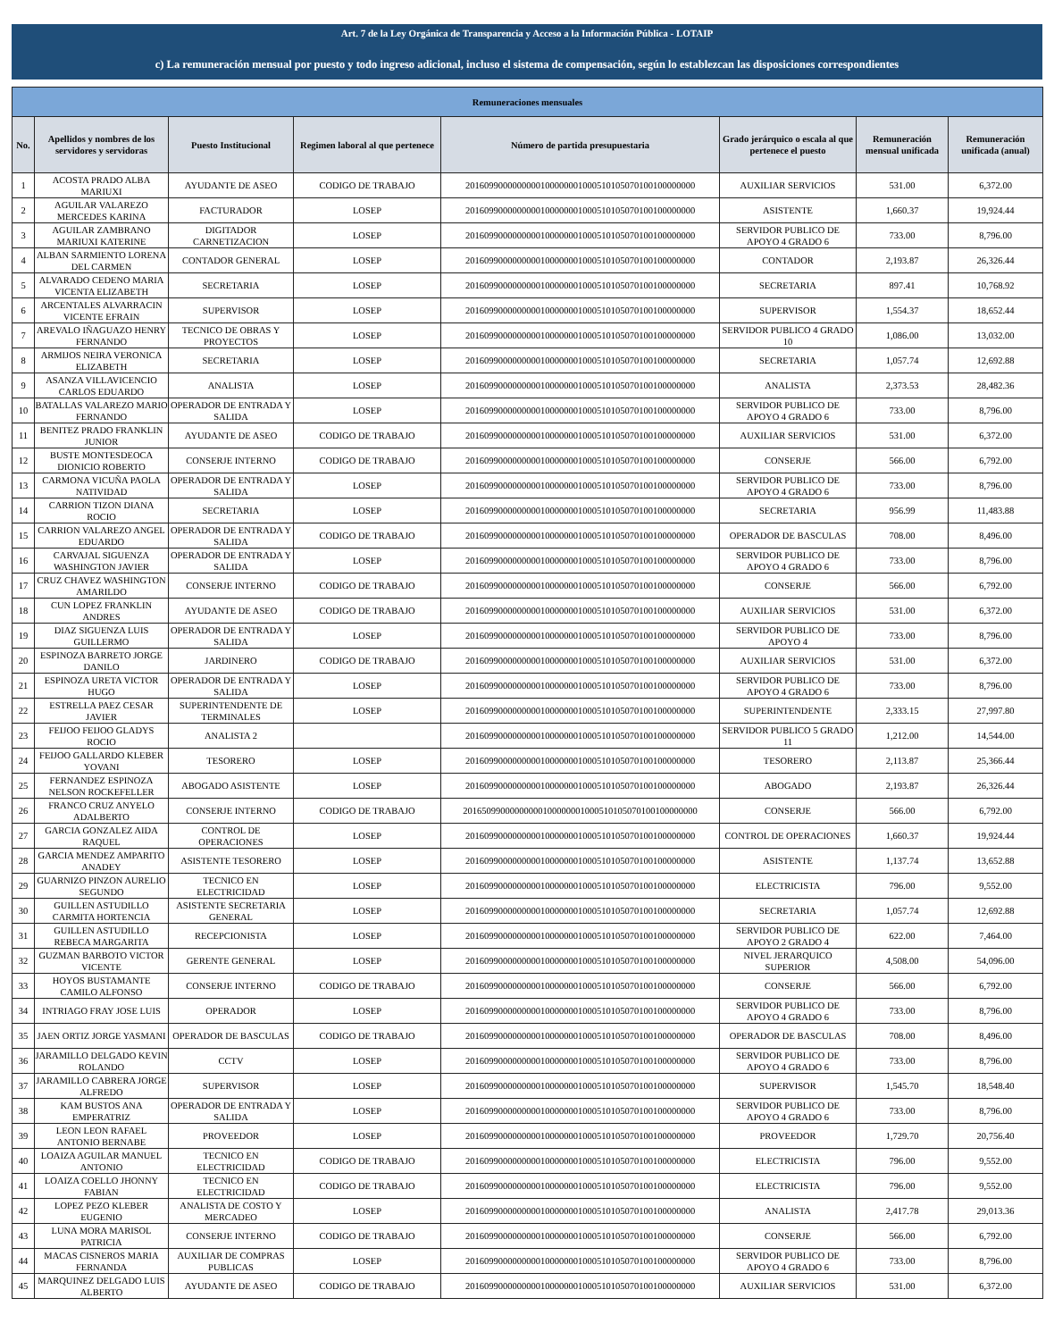Art. 7 de la Ley Orgánica de Transparencia y Acceso a la Información Pública - LOTAIP
c) La remuneración mensual por puesto y todo ingreso adicional, incluso el sistema de compensación, según lo establezcan las disposiciones correspondientes
| Remuneraciones mensuales | | | | | | | |
| --- | --- | --- | --- | --- | --- | --- | --- |
| No. | Apellidos y nombres de los servidores y servidoras | Puesto Institucional | Regimen laboral al que pertenece | Número de partida presupuestaria | Grado jerárquico o escala al que pertenece el puesto | Remuneración mensual unificada | Remuneración unificada (anual) |
| 1 | ACOSTA PRADO ALBA MARIUXI | AYUDANTE DE ASEO | CODIGO DE TRABAJO | 2016099000000000100000001000510105070100100000000 | AUXILIAR SERVICIOS | 531.00 | 6,372.00 |
| 2 | AGUILAR VALAREZO MERCEDES KARINA | FACTURADOR | LOSEP | 2016099000000000100000001000510105070100100000000 | ASISTENTE | 1,660.37 | 19,924.44 |
| 3 | AGUILAR ZAMBRANO MARIUXI KATERINE | DIGITADOR CARNETIZACION | LOSEP | 2016099000000000100000001000510105070100100000000 | SERVIDOR PUBLICO DE APOYO 4 GRADO 6 | 733.00 | 8,796.00 |
| 4 | ALBAN SARMIENTO LORENA DEL CARMEN | CONTADOR GENERAL | LOSEP | 2016099000000000100000001000510105070100100000000 | CONTADOR | 2,193.87 | 26,326.44 |
| 5 | ALVARADO CEDENO MARIA VICENTA ELIZABETH | SECRETARIA | LOSEP | 2016099000000000100000001000510105070100100000000 | SECRETARIA | 897.41 | 10,768.92 |
| 6 | ARCENTALES ALVARRACIN VICENTE EFRAIN | SUPERVISOR | LOSEP | 2016099000000000100000001000510105070100100000000 | SUPERVISOR | 1,554.37 | 18,652.44 |
| 7 | AREVALO IÑAGUAZO HENRY FERNANDO | TECNICO DE OBRAS Y PROYECTOS | LOSEP | 2016099000000000100000001000510105070100100000000 | SERVIDOR PUBLICO 4 GRADO 10 | 1,086.00 | 13,032.00 |
| 8 | ARMIJOS NEIRA VERONICA ELIZABETH | SECRETARIA | LOSEP | 2016099000000000100000001000510105070100100000000 | SECRETARIA | 1,057.74 | 12,692.88 |
| 9 | ASANZA VILLAVICENCIO CARLOS EDUARDO | ANALISTA | LOSEP | 2016099000000000100000001000510105070100100000000 | ANALISTA | 2,373.53 | 28,482.36 |
| 10 | BATALLAS VALAREZO MARIO FERNANDO | OPERADOR DE ENTRADA Y SALIDA | LOSEP | 2016099000000000100000001000510105070100100000000 | SERVIDOR PUBLICO DE APOYO 4 GRADO 6 | 733.00 | 8,796.00 |
| 11 | BENITEZ PRADO FRANKLIN JUNIOR | AYUDANTE DE ASEO | CODIGO DE TRABAJO | 2016099000000000100000001000510105070100100000000 | AUXILIAR SERVICIOS | 531.00 | 6,372.00 |
| 12 | BUSTE MONTESDEOCA DIONICIO ROBERTO | CONSERJE INTERNO | CODIGO DE TRABAJO | 2016099000000000100000001000510105070100100000000 | CONSERJE | 566.00 | 6,792.00 |
| 13 | CARMONA VICUÑA PAOLA NATIVIDAD | OPERADOR DE ENTRADA Y SALIDA | LOSEP | 2016099000000000100000001000510105070100100000000 | SERVIDOR PUBLICO DE APOYO 4 GRADO 6 | 733.00 | 8,796.00 |
| 14 | CARRION TIZON DIANA ROCIO | SECRETARIA | LOSEP | 2016099000000000100000001000510105070100100000000 | SECRETARIA | 956.99 | 11,483.88 |
| 15 | CARRION VALAREZO ANGEL EDUARDO | OPERADOR DE ENTRADA Y SALIDA | CODIGO DE TRABAJO | 2016099000000000100000001000510105070100100000000 | OPERADOR DE BASCULAS | 708.00 | 8,496.00 |
| 16 | CARVAJAL SIGUENZA WASHINGTON JAVIER | OPERADOR DE ENTRADA Y SALIDA | LOSEP | 2016099000000000100000001000510105070100100000000 | SERVIDOR PUBLICO DE APOYO 4 GRADO 6 | 733.00 | 8,796.00 |
| 17 | CRUZ CHAVEZ WASHINGTON AMARILDO | CONSERJE INTERNO | CODIGO DE TRABAJO | 2016099000000000100000001000510105070100100000000 | CONSERJE | 566.00 | 6,792.00 |
| 18 | CUN LOPEZ FRANKLIN ANDRES | AYUDANTE DE ASEO | CODIGO DE TRABAJO | 2016099000000000100000001000510105070100100000000 | AUXILIAR SERVICIOS | 531.00 | 6,372.00 |
| 19 | DIAZ SIGUENZA LUIS GUILLERMO | OPERADOR DE ENTRADA Y SALIDA | LOSEP | 2016099000000000100000001000510105070100100000000 | SERVIDOR PUBLICO DE APOYO 4 | 733.00 | 8,796.00 |
| 20 | ESPINOZA BARRETO JORGE DANILO | JARDINERO | CODIGO DE TRABAJO | 2016099000000000100000001000510105070100100000000 | AUXILIAR SERVICIOS | 531.00 | 6,372.00 |
| 21 | ESPINOZA URETA VICTOR HUGO | OPERADOR DE ENTRADA Y SALIDA | LOSEP | 2016099000000000100000001000510105070100100000000 | SERVIDOR PUBLICO DE APOYO 4 GRADO 6 | 733.00 | 8,796.00 |
| 22 | ESTRELLA PAEZ CESAR JAVIER | SUPERINTENDENTE DE TERMINALES | LOSEP | 2016099000000000100000001000510105070100100000000 | SUPERINTENDENTE | 2,333.15 | 27,997.80 |
| 23 | FEIJOO FEIJOO GLADYS ROCIO | ANALISTA 2 | | 2016099000000000100000001000510105070100100000000 | SERVIDOR PUBLICO 5 GRADO 11 | 1,212.00 | 14,544.00 |
| 24 | FEIJOO GALLARDO KLEBER YOVANI | TESORERO | LOSEP | 2016099000000000100000001000510105070100100000000 | TESORERO | 2,113.87 | 25,366.44 |
| 25 | FERNANDEZ ESPINOZA NELSON ROCKEFELLER | ABOGADO ASISTENTE | LOSEP | 2016099000000000100000001000510105070100100000000 | ABOGADO | 2,193.87 | 26,326.44 |
| 26 | FRANCO CRUZ ANYELO ADALBERTO | CONSERJE INTERNO | CODIGO DE TRABAJO | 20165099000000000100000001000510105070100100000000 | CONSERJE | 566.00 | 6,792.00 |
| 27 | GARCIA GONZALEZ AIDA RAQUEL | CONTROL DE OPERACIONES | LOSEP | 2016099000000000100000001000510105070100100000000 | CONTROL DE OPERACIONES | 1,660.37 | 19,924.44 |
| 28 | GARCIA MENDEZ AMPARITO ANADEY | ASISTENTE TESORERO | LOSEP | 2016099000000000100000001000510105070100100000000 | ASISTENTE | 1,137.74 | 13,652.88 |
| 29 | GUARNIZO PINZON AURELIO SEGUNDO | TECNICO EN ELECTRICIDAD | LOSEP | 2016099000000000100000001000510105070100100000000 | ELECTRICISTA | 796.00 | 9,552.00 |
| 30 | GUILLEN ASTUDILLO CARMITA HORTENCIA | ASISTENTE SECRETARIA GENERAL | LOSEP | 2016099000000000100000001000510105070100100000000 | SECRETARIA | 1,057.74 | 12,692.88 |
| 31 | GUILLEN ASTUDILLO REBECA MARGARITA | RECEPCIONISTA | LOSEP | 2016099000000000100000001000510105070100100000000 | SERVIDOR PUBLICO DE APOYO 2 GRADO 4 | 622.00 | 7,464.00 |
| 32 | GUZMAN BARBOTO VICTOR VICENTE | GERENTE GENERAL | LOSEP | 2016099000000000100000001000510105070100100000000 | NIVEL JERARQUICO SUPERIOR | 4,508.00 | 54,096.00 |
| 33 | HOYOS BUSTAMANTE CAMILO ALFONSO | CONSERJE INTERNO | CODIGO DE TRABAJO | 2016099000000000100000001000510105070100100000000 | CONSERJE | 566.00 | 6,792.00 |
| 34 | INTRIAGO FRAY JOSE LUIS | OPERADOR | LOSEP | 2016099000000000100000001000510105070100100000000 | SERVIDOR PUBLICO DE APOYO 4 GRADO 6 | 733.00 | 8,796.00 |
| 35 | JAEN ORTIZ JORGE YASMANI | OPERADOR DE BASCULAS | CODIGO DE TRABAJO | 2016099000000000100000001000510105070100100000000 | OPERADOR DE BASCULAS | 708.00 | 8,496.00 |
| 36 | JARAMILLO DELGADO KEVIN ROLANDO | CCTV | LOSEP | 2016099000000000100000001000510105070100100000000 | SERVIDOR PUBLICO DE APOYO 4 GRADO 6 | 733.00 | 8,796.00 |
| 37 | JARAMILLO CABRERA JORGE ALFREDO | SUPERVISOR | LOSEP | 2016099000000000100000001000510105070100100000000 | SUPERVISOR | 1,545.70 | 18,548.40 |
| 38 | KAM BUSTOS ANA EMPERATRIZ | OPERADOR DE ENTRADA Y SALIDA | LOSEP | 2016099000000000100000001000510105070100100000000 | SERVIDOR PUBLICO DE APOYO 4 GRADO 6 | 733.00 | 8,796.00 |
| 39 | LEON LEON RAFAEL ANTONIO BERNABE | PROVEEDOR | LOSEP | 2016099000000000100000001000510105070100100000000 | PROVEEDOR | 1,729.70 | 20,756.40 |
| 40 | LOAIZA AGUILAR MANUEL ANTONIO | TECNICO EN ELECTRICIDAD | CODIGO DE TRABAJO | 2016099000000000100000001000510105070100100000000 | ELECTRICISTA | 796.00 | 9,552.00 |
| 41 | LOAIZA COELLO JHONNY FABIAN | TECNICO EN ELECTRICIDAD | CODIGO DE TRABAJO | 2016099000000000100000001000510105070100100000000 | ELECTRICISTA | 796.00 | 9,552.00 |
| 42 | LOPEZ PEZO KLEBER EUGENIO | ANALISTA DE COSTO Y MERCADEO | LOSEP | 2016099000000000100000001000510105070100100000000 | ANALISTA | 2,417.78 | 29,013.36 |
| 43 | LUNA MORA MARISOL PATRICIA | CONSERJE INTERNO | CODIGO DE TRABAJO | 2016099000000000100000001000510105070100100000000 | CONSERJE | 566.00 | 6,792.00 |
| 44 | MACAS CISNEROS MARIA FERNANDA | AUXILIAR DE COMPRAS PUBLICAS | LOSEP | 2016099000000000100000001000510105070100100000000 | SERVIDOR PUBLICO DE APOYO 4 GRADO 6 | 733.00 | 8,796.00 |
| 45 | MARQUINEZ DELGADO LUIS ALBERTO | AYUDANTE DE ASEO | CODIGO DE TRABAJO | 2016099000000000100000001000510105070100100000000 | AUXILIAR SERVICIOS | 531.00 | 6,372.00 |